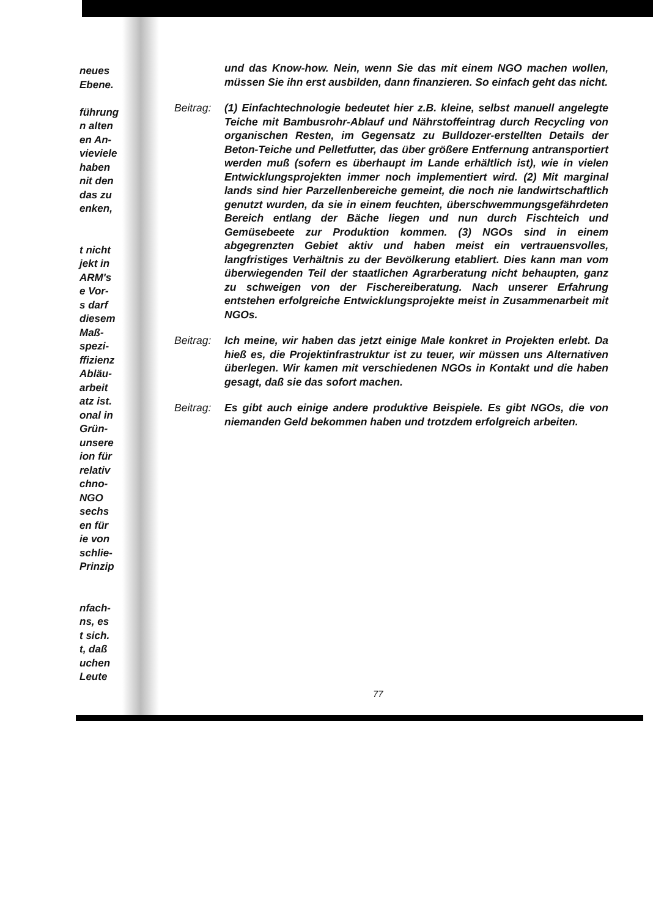neues
Ebene.
führung
n alten
en An-
vieviele
haben
nit den
das zu
enken,
t nicht
jekt in
ARM's
e Vor-
s darf
diesem
Maß-
spezi-
ffizienz
Abläu-
arbeit
atz ist.
onal in
Grün-
unsere
ion für
relativ
chno-
NGO
sechs
en für
ie von
schlie-
Prinzip
nfach-
ns, es
t sich.
t, daß
uchen
Leute
und das Know-how. Nein, wenn Sie das mit einem NGO machen wollen, müssen Sie ihn erst ausbilden, dann finanzieren. So einfach geht das nicht.
Beitrag:
(1) Einfachtechnologie bedeutet hier z.B. kleine, selbst manuell angelegte Teiche mit Bambusrohr-Ablauf und Nährstoffeintrag durch Recycling von organischen Resten, im Gegensatz zu Bulldozer-erstellten Details der Beton-Teiche und Pelletfutter, das über größere Entfernung antransportiert werden muß (sofern es überhaupt im Lande erhältlich ist), wie in vielen Entwicklungsprojekten immer noch implementiert wird. (2) Mit marginal lands sind hier Parzellenbereiche gemeint, die noch nie landwirtschaftlich genutzt wurden, da sie in einem feuchten, überschwemmungsgefährdeten Bereich entlang der Bäche liegen und nun durch Fischteich und Gemüsebeete zur Produktion kommen. (3) NGOs sind in einem abgegrenzten Gebiet aktiv und haben meist ein vertrauensvolles, langfristiges Verhältnis zu der Bevölkerung etabliert. Dies kann man vom überwiegenden Teil der staatlichen Agrarberatung nicht behaupten, ganz zu schweigen von der Fischereiberatung. Nach unserer Erfahrung entstehen erfolgreiche Entwicklungsprojekte meist in Zusammenarbeit mit NGOs.
Beitrag:
Ich meine, wir haben das jetzt einige Male konkret in Projekten erlebt. Da hieß es, die Projektinfrastruktur ist zu teuer, wir müssen uns Alternativen überlegen. Wir kamen mit verschiedenen NGOs in Kontakt und die haben gesagt, daß sie das sofort machen.
Beitrag:
Es gibt auch einige andere produktive Beispiele. Es gibt NGOs, die von niemanden Geld bekommen haben und trotzdem erfolgreich arbeiten.
77